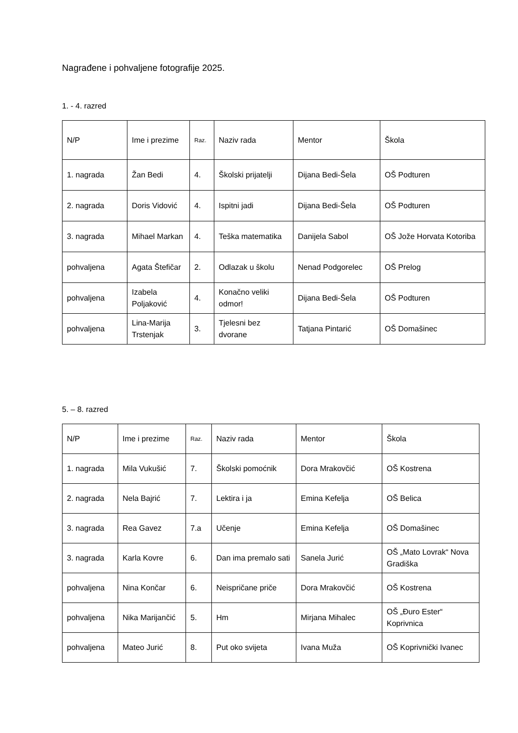Nagrađene i pohvaljene fotografije 2025.
1. - 4. razred
| N/P | Ime i prezime | Raz. | Naziv rada | Mentor | Škola |
| 1. nagrada | Žan Bedi | 4. | Školski prijatelji | Dijana Bedi-Šela | OŠ Podturen |
| 2. nagrada | Doris Vidović | 4. | Ispitni jadi | Dijana Bedi-Šela | OŠ Podturen |
| 3. nagrada | Mihael Markan | 4. | Teška matematika | Danijela Sabol | OŠ Jože Horvata Kotoriba |
| pohvaljena | Agata Štefičar | 2. | Odlazak u školu | Nenad Podgorelec | OŠ Prelog |
| pohvaljena | Izabela Poljaković | 4. | Konačno veliki odmor! | Dijana Bedi-Šela | OŠ Podturen |
| pohvaljena | Lina-Marija Trstenjak | 3. | Tjelesni bez dvorane | Tatjana Pintarić | OŠ Domašinec |
5. – 8. razred
| N/P | Ime i prezime | Raz. | Naziv rada | Mentor | Škola |
| 1. nagrada | Mila Vukušić | 7. | Školski pomoćnik | Dora Mrakovčić | OŠ Kostrena |
| 2. nagrada | Nela Bajrić | 7. | Lektira i ja | Emina Kefelja | OŠ Belica |
| 3. nagrada | Rea Gavez | 7.a | Učenje | Emina Kefelja | OŠ Domašinec |
| 3. nagrada | Karla Kovre | 6. | Dan ima premalo sati | Sanela Jurić | OŠ „Mato Lovrak“ Nova Gradiška |
| pohvaljena | Nina Končar | 6. | Neispričane priče | Dora Mrakovčić | OŠ Kostrena |
| pohvaljena | Nika Marijančić | 5. | Hm | Mirjana Mihalec | OŠ „Đuro Ester“ Koprivnica |
| pohvaljena | Mateo Jurić | 8. | Put oko svijeta | Ivana Muža | OŠ Koprivnički Ivanec |